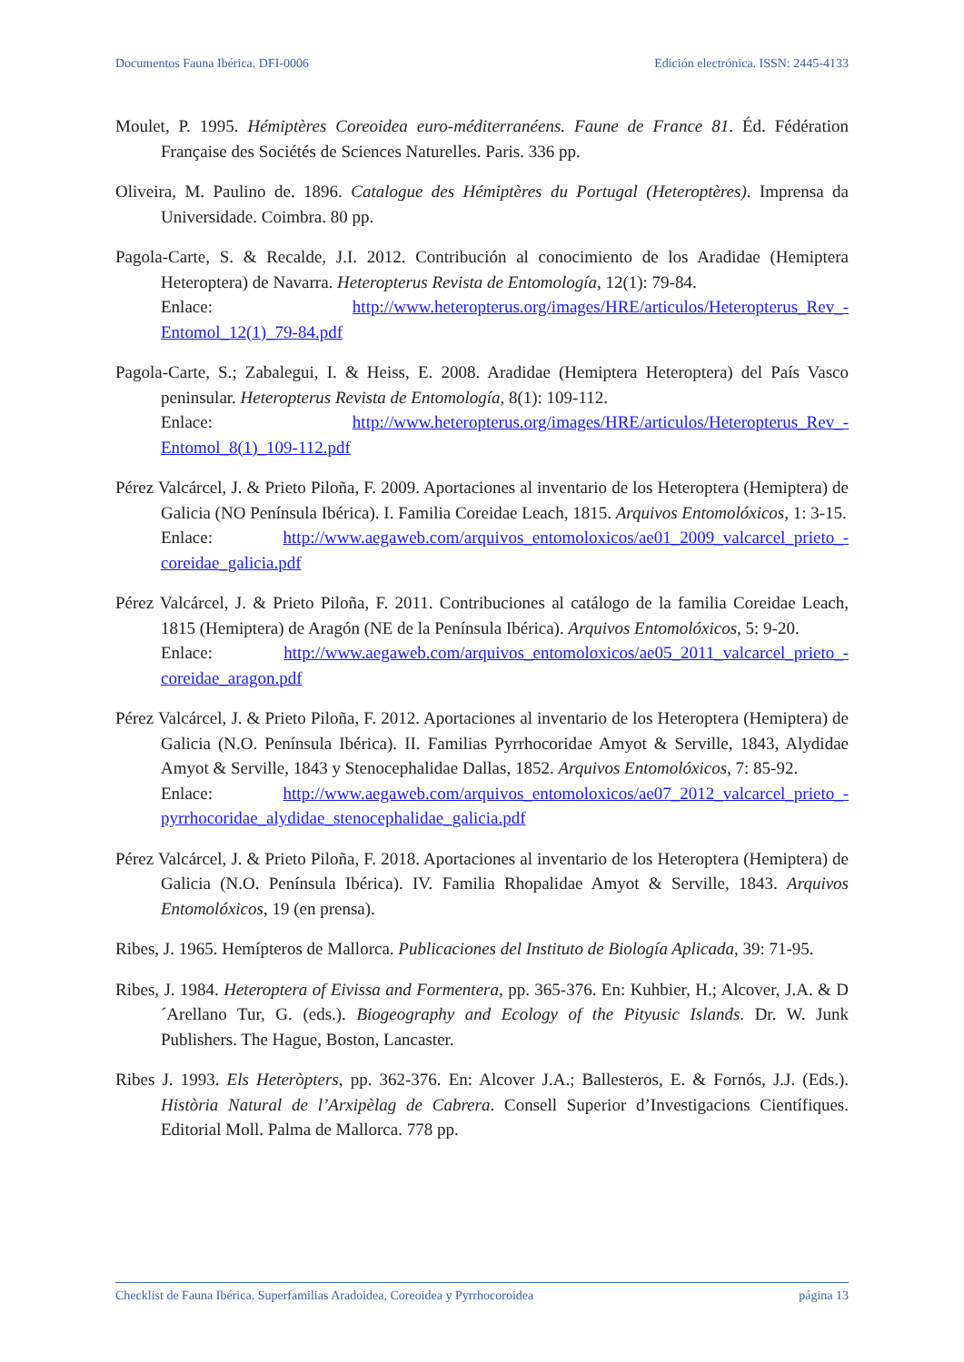Documentos Fauna Ibérica. DFI-0006 Edición electrónica. ISSN: 2445-4133
Moulet, P. 1995. Hémiptères Coreoidea euro-méditerranéens. Faune de France 81. Éd. Fédération Française des Sociétés de Sciences Naturelles. Paris. 336 pp.
Oliveira, M. Paulino de. 1896. Catalogue des Hémiptères du Portugal (Heteroptères). Imprensa da Universidade. Coimbra. 80 pp.
Pagola-Carte, S. & Recalde, J.I. 2012. Contribución al conocimiento de los Aradidae (Hemiptera Heteroptera) de Navarra. Heteropterus Revista de Entomología, 12(1): 79-84.
Enlace: http://www.heteropterus.org/images/HRE/articulos/Heteropterus_Rev_-Entomol_12(1)_79-84.pdf
Pagola-Carte, S.; Zabalegui, I. & Heiss, E. 2008. Aradidae (Hemiptera Heteroptera) del País Vasco peninsular. Heteropterus Revista de Entomología, 8(1): 109-112.
Enlace: http://www.heteropterus.org/images/HRE/articulos/Heteropterus_Rev_-Entomol_8(1)_109-112.pdf
Pérez Valcárcel, J. & Prieto Piloña, F. 2009. Aportaciones al inventario de los Heteroptera (Hemiptera) de Galicia (NO Península Ibérica). I. Familia Coreidae Leach, 1815. Arquivos Entomolóxicos, 1: 3-15.
Enlace: http://www.aegaweb.com/arquivos_entomoloxicos/ae01_2009_valcarcel_prieto_-coreidae_galicia.pdf
Pérez Valcárcel, J. & Prieto Piloña, F. 2011. Contribuciones al catálogo de la familia Coreidae Leach, 1815 (Hemiptera) de Aragón (NE de la Península Ibérica). Arquivos Entomolóxicos, 5: 9-20.
Enlace: http://www.aegaweb.com/arquivos_entomoloxicos/ae05_2011_valcarcel_prieto_-coreidae_aragon.pdf
Pérez Valcárcel, J. & Prieto Piloña, F. 2012. Aportaciones al inventario de los Heteroptera (Hemiptera) de Galicia (N.O. Península Ibérica). II. Familias Pyrrhocoridae Amyot & Serville, 1843, Alydidae Amyot & Serville, 1843 y Stenocephalidae Dallas, 1852. Arquivos Entomolóxicos, 7: 85-92.
Enlace: http://www.aegaweb.com/arquivos_entomoloxicos/ae07_2012_valcarcel_prieto_-pyrrhocoridae_alydidae_stenocephalidae_galicia.pdf
Pérez Valcárcel, J. & Prieto Piloña, F. 2018. Aportaciones al inventario de los Heteroptera (Hemiptera) de Galicia (N.O. Península Ibérica). IV. Familia Rhopalidae Amyot & Serville, 1843. Arquivos Entomolóxicos, 19 (en prensa).
Ribes, J. 1965. Hemípteros de Mallorca. Publicaciones del Instituto de Biología Aplicada, 39: 71-95.
Ribes, J. 1984. Heteroptera of Eivissa and Formentera, pp. 365-376. En: Kuhbier, H.; Alcover, J.A. & D´Arellano Tur, G. (eds.). Biogeography and Ecology of the Pityusic Islands. Dr. W. Junk Publishers. The Hague, Boston, Lancaster.
Ribes J. 1993. Els Heteròpters, pp. 362-376. En: Alcover J.A.; Ballesteros, E. & Fornós, J.J. (Eds.). Història Natural de l’Arxipèlag de Cabrera. Consell Superior d’Investigacions Científiques. Editorial Moll. Palma de Mallorca. 778 pp.
Checklist de Fauna Ibérica. Superfamilias Aradoidea, Coreoidea y Pyrrhocoroidea página 13